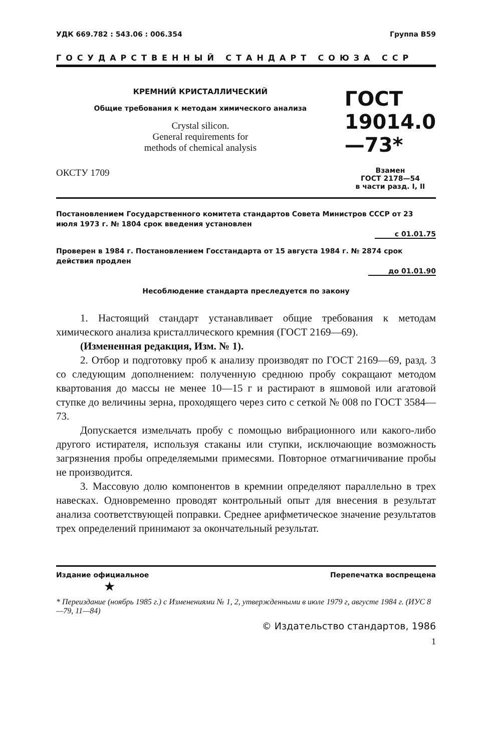УДК 669.782 : 543.06 : 006.354 Группа В59
ГОСУДАРСТВЕННЫЙ СТАНДАРТ СОЮЗА ССР
КРЕМНИЙ КРИСТАЛЛИЧЕСКИЙ
Общие требования к методам химического анализа
Crystal silicon.
General requirements for
methods of chemical analysis
ОКСТУ 1709
ГОСТ
19014.0—73*
Взамен
ГОСТ 2178—54
в части разд. I, II
Постановлением Государственного комитета стандартов Совета Министров СССР от 23 июля 1973 г. № 1804 срок введения установлен
с 01.01.75
Проверен в 1984 г. Постановлением Госстандарта от 15 августа 1984 г. № 2874 срок действия продлен
до 01.01.90
Несоблюдение стандарта преследуется по закону
1. Настоящий стандарт устанавливает общие требования к методам химического анализа кристаллического кремния (ГОСТ 2169—69).
(Измененная редакция, Изм. № 1).
2. Отбор и подготовку проб к анализу производят по ГОСТ 2169—69, разд. 3 со следующим дополнением: полученную среднюю пробу сокращают методом квартования до массы не менее 10—15 г и растирают в яшмовой или агатовой ступке до величины зерна, проходящего через сито с сеткой № 008 по ГОСТ 3584—73.
Допускается измельчать пробу с помощью вибрационного или какого-либо другого истирателя, используя стаканы или ступки, исключающие возможность загрязнения пробы определяемыми примесями. Повторное отмагничивание пробы не производится.
3. Массовую долю компонентов в кремнии определяют параллельно в трех навесках. Одновременно проводят контрольный опыт для внесения в результат анализа соответствующей поправки. Среднее арифметическое значение результатов трех определений принимают за окончательный результат.
Издание официальное Перепечатка воспрещена
★
* Переиздание (ноябрь 1985 г.) с Изменениями № 1, 2, утвержденными в июле 1979 г, августе 1984 г. (ИУС 8—79, 11—84)
© Издательство стандартов, 1986
1